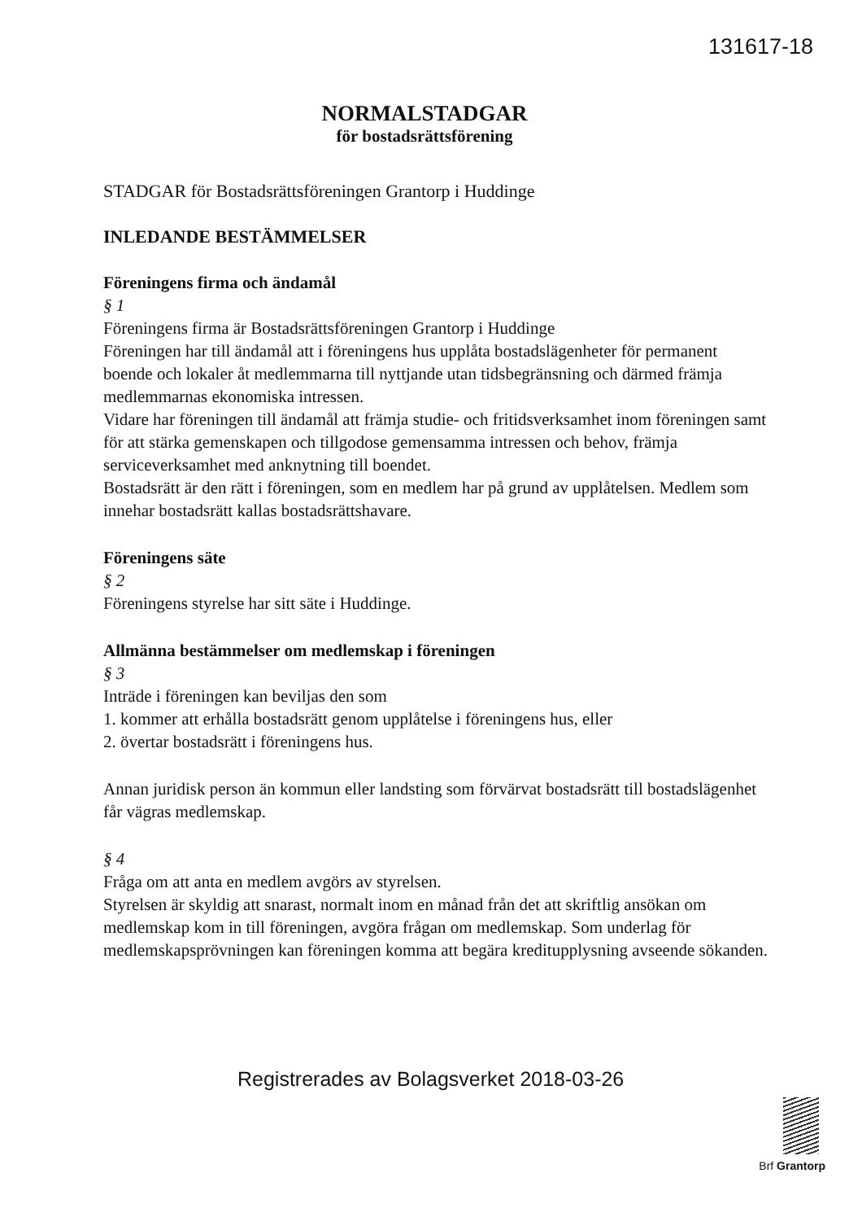131617-18
NORMALSTADGAR
för bostadsrättsförening
STADGAR för Bostadsrättsföreningen Grantorp i Huddinge
INLEDANDE BESTÄMMELSER
Föreningens firma och ändamål
§ 1
Föreningens firma är Bostadsrättsföreningen Grantorp i Huddinge
Föreningen har till ändamål att i föreningens hus upplåta bostadslägenheter för permanent boende och lokaler åt medlemmarna till nyttjande utan tidsbegränsning och därmed främja medlemmarnas ekonomiska intressen.
Vidare har föreningen till ändamål att främja studie- och fritidsverksamhet inom föreningen samt för att stärka gemenskapen och tillgodose gemensamma intressen och behov, främja serviceverksamhet med anknytning till boendet.
Bostadsrätt är den rätt i föreningen, som en medlem har på grund av upplåtelsen. Medlem som innehar bostadsrätt kallas bostadsrättshavare.
Föreningens säte
§ 2
Föreningens styrelse har sitt säte i Huddinge.
Allmänna bestämmelser om medlemskap i föreningen
§ 3
Inträde i föreningen kan beviljas den som
1. kommer att erhålla bostadsrätt genom upplåtelse i föreningens hus, eller
2. övertar bostadsrätt i föreningens hus.
Annan juridisk person än kommun eller landsting som förvärvat bostadsrätt till bostadslägenhet får vägras medlemskap.
§ 4
Fråga om att anta en medlem avgörs av styrelsen.
Styrelsen är skyldig att snarast, normalt inom en månad från det att skriftlig ansökan om medlemskap kom in till föreningen, avgöra frågan om medlemskap. Som underlag för medlemskapsprövningen kan föreningen komma att begära kreditupplysning avseende sökanden.
Registrerades av Bolagsverket 2018-03-26
Brf Grantorp